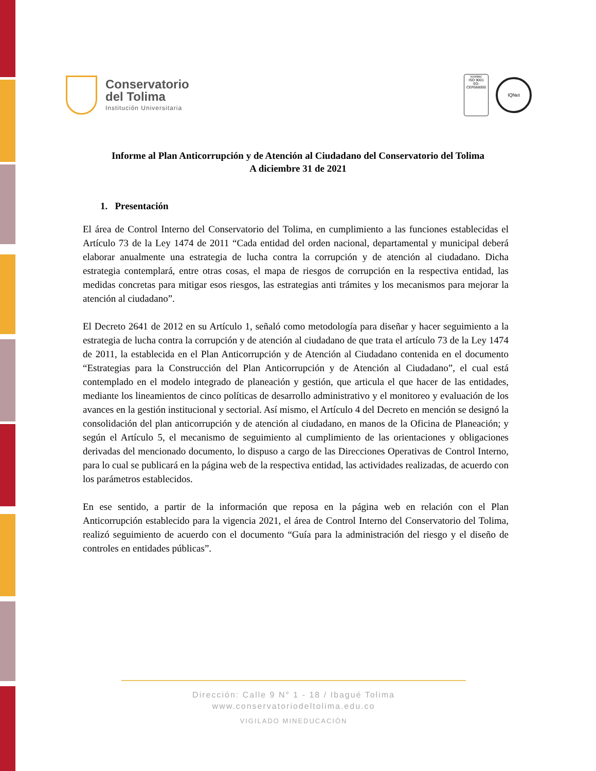Conservatorio
del Tolima
Institución Universitaria
icontec
ISO 9001
SG-CER568000
IQNet
Informe al Plan Anticorrupción y de Atención al Ciudadano del Conservatorio del Tolima
A diciembre 31 de 2021
1. Presentación
El área de Control Interno del Conservatorio del Tolima, en cumplimiento a las funciones establecidas el Artículo 73 de la Ley 1474 de 2011 “Cada entidad del orden nacional, departamental y municipal deberá elaborar anualmente una estrategia de lucha contra la corrupción y de atención al ciudadano. Dicha estrategia contemplará, entre otras cosas, el mapa de riesgos de corrupción en la respectiva entidad, las medidas concretas para mitigar esos riesgos, las estrategias anti trámites y los mecanismos para mejorar la atención al ciudadano”.
El Decreto 2641 de 2012 en su Artículo 1, señaló como metodología para diseñar y hacer seguimiento a la estrategia de lucha contra la corrupción y de atención al ciudadano de que trata el artículo 73 de la Ley 1474 de 2011, la establecida en el Plan Anticorrupción y de Atención al Ciudadano contenida en el documento “Estrategias para la Construcción del Plan Anticorrupción y de Atención al Ciudadano”, el cual está contemplado en el modelo integrado de planeación y gestión, que articula el que hacer de las entidades, mediante los lineamientos de cinco políticas de desarrollo administrativo y el monitoreo y evaluación de los avances en la gestión institucional y sectorial. Así mismo, el Artículo 4 del Decreto en mención se designó la consolidación del plan anticorrupción y de atención al ciudadano, en manos de la Oficina de Planeación; y según el Artículo 5, el mecanismo de seguimiento al cumplimiento de las orientaciones y obligaciones derivadas del mencionado documento, lo dispuso a cargo de las Direcciones Operativas de Control Interno, para lo cual se publicará en la página web de la respectiva entidad, las actividades realizadas, de acuerdo con los parámetros establecidos.
En ese sentido, a partir de la información que reposa en la página web en relación con el Plan Anticorrupción establecido para la vigencia 2021, el área de Control Interno del Conservatorio del Tolima, realizó seguimiento de acuerdo con el documento “Guía para la administración del riesgo y el diseño de controles en entidades públicas”.
Dirección: Calle 9 N° 1 - 18 / Ibagué Tolima
www.conservatoriodeltolima.edu.co
VIGILADO MINEDUCACIÓN